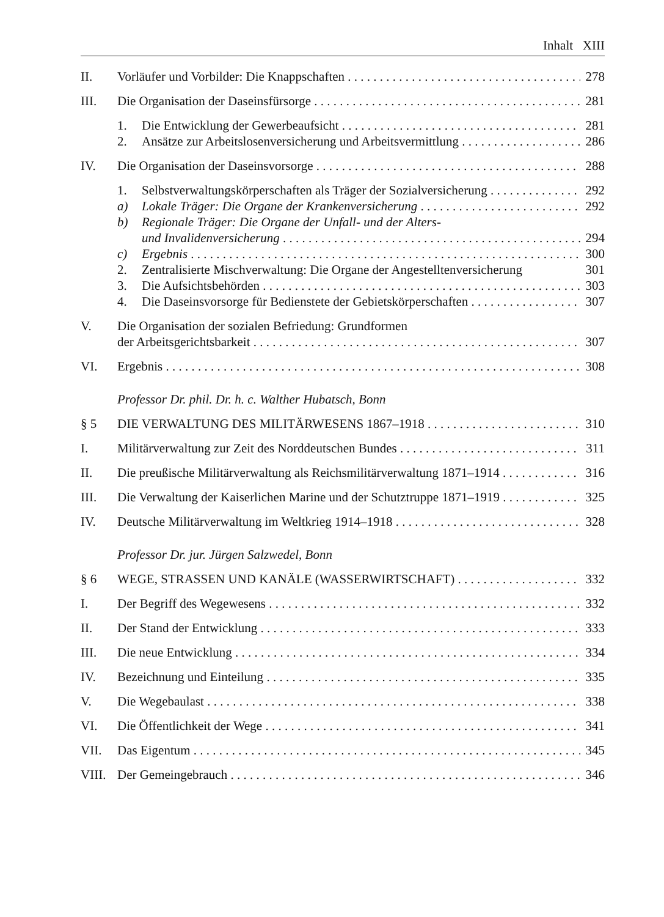Inhalt XIII
II. Vorläufer und Vorbilder: Die Knappschaften 278
III. Die Organisation der Daseinsfürsorge 281
1. Die Entwicklung der Gewerbeaufsicht 281
2. Ansätze zur Arbeitslosenversicherung und Arbeitsvermittlung 286
IV. Die Organisation der Daseinsvorsorge 288
1. Selbstverwaltungskörperschaften als Träger der Sozialversicherung 292
a) Lokale Träger: Die Organe der Krankenversicherung 292
b) Regionale Träger: Die Organe der Unfall- und der Alters-
und Invalidenversicherung 294
c) Ergebnis 300
2. Zentralisierte Mischverwaltung: Die Organe der Angestelltenversicherung 301
3. Die Aufsichtsbehörden 303
4. Die Daseinsvorsorge für Bedienstete der Gebietskörperschaften 307
V. Die Organisation der sozialen Befriedung: Grundformen
der Arbeitsgerichtsbarkeit 307
VI. Ergebnis 308
Professor Dr. phil. Dr. h. c. Walther Hubatsch, Bonn
§ 5 DIE VERWALTUNG DES MILITÄRWESENS 1867–1918 310
I. Militärverwaltung zur Zeit des Norddeutschen Bundes 311
II. Die preußische Militärverwaltung als Reichsmilitärverwaltung 1871–1914 316
III. Die Verwaltung der Kaiserlichen Marine und der Schutztruppe 1871–1919 325
IV. Deutsche Militärverwaltung im Weltkrieg 1914–1918 328
Professor Dr. jur. Jürgen Salzwedel, Bonn
§ 6 WEGE, STRASSEN UND KANÄLE (WASSERWIRTSCHAFT) 332
I. Der Begriff des Wegewesens 332
II. Der Stand der Entwicklung 333
III. Die neue Entwicklung 334
IV. Bezeichnung und Einteilung 335
V. Die Wegebaulast 338
VI. Die Öffentlichkeit der Wege 341
VII. Das Eigentum 345
VIII. Der Gemeingebrauch 346